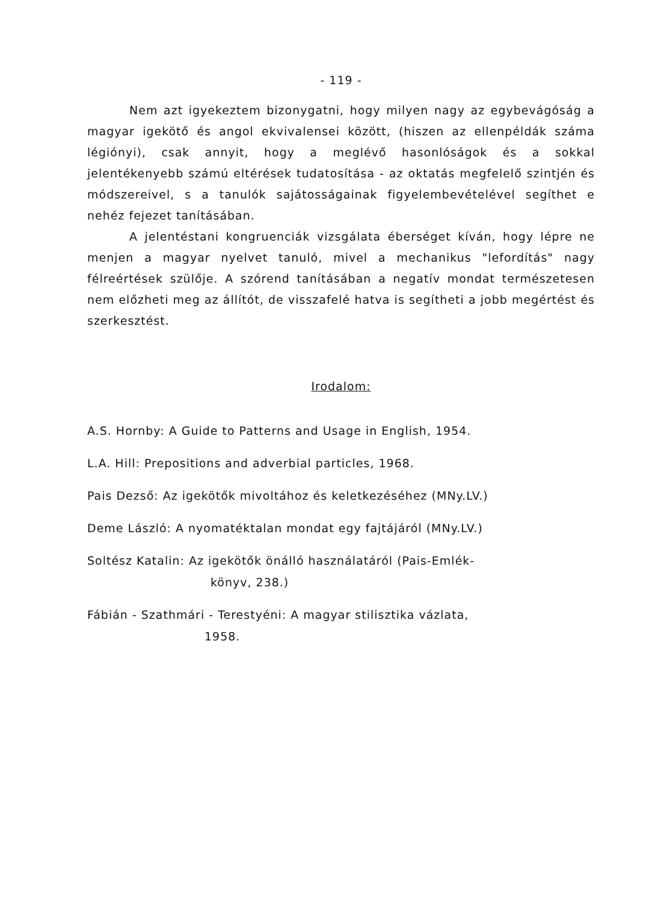- 119 -
Nem azt igyekeztem bizonygatni, hogy milyen nagy az egybevágóság a magyar igekötő és angol ekvivalensei között, (hiszen az ellenpéldák száma légiónyi), csak annyit, hogy a meglévő hasonlóságok és a sokkal jelentékenyebb számú eltérések tudatosítása - az oktatás megfelelő szintjén és módszereivel, s a tanulók sajátosságainak figyelembevételével segíthet e nehéz fejezet tanításában.
A jelentéstani kongruenciák vizsgálata éberséget kíván, hogy lépre ne menjen a magyar nyelvet tanuló, mivel a mechanikus "lefordítás" nagy félreértések szülője. A szórend tanításában a negatív mondat természetesen nem előzheti meg az állítót, de visszafelé hatva is segítheti a jobb megértést és szerkesztést.
Irodalom:
A.S. Hornby: A Guide to Patterns and Usage in English, 1954.
L.A. Hill: Prepositions and adverbial particles, 1968.
Pais Dezső: Az igekötők mivoltához és keletkezéséhez (MNy.LV.)
Deme László: A nyomatéktalan mondat egy fajtájáról (MNy.LV.)
Soltész Katalin: Az igekötők önálló használatáról (Pais-Emlék-
könyv, 238.)
Fábián - Szathmári - Terestyéni: A magyar stilisztika vázlata,
1958.